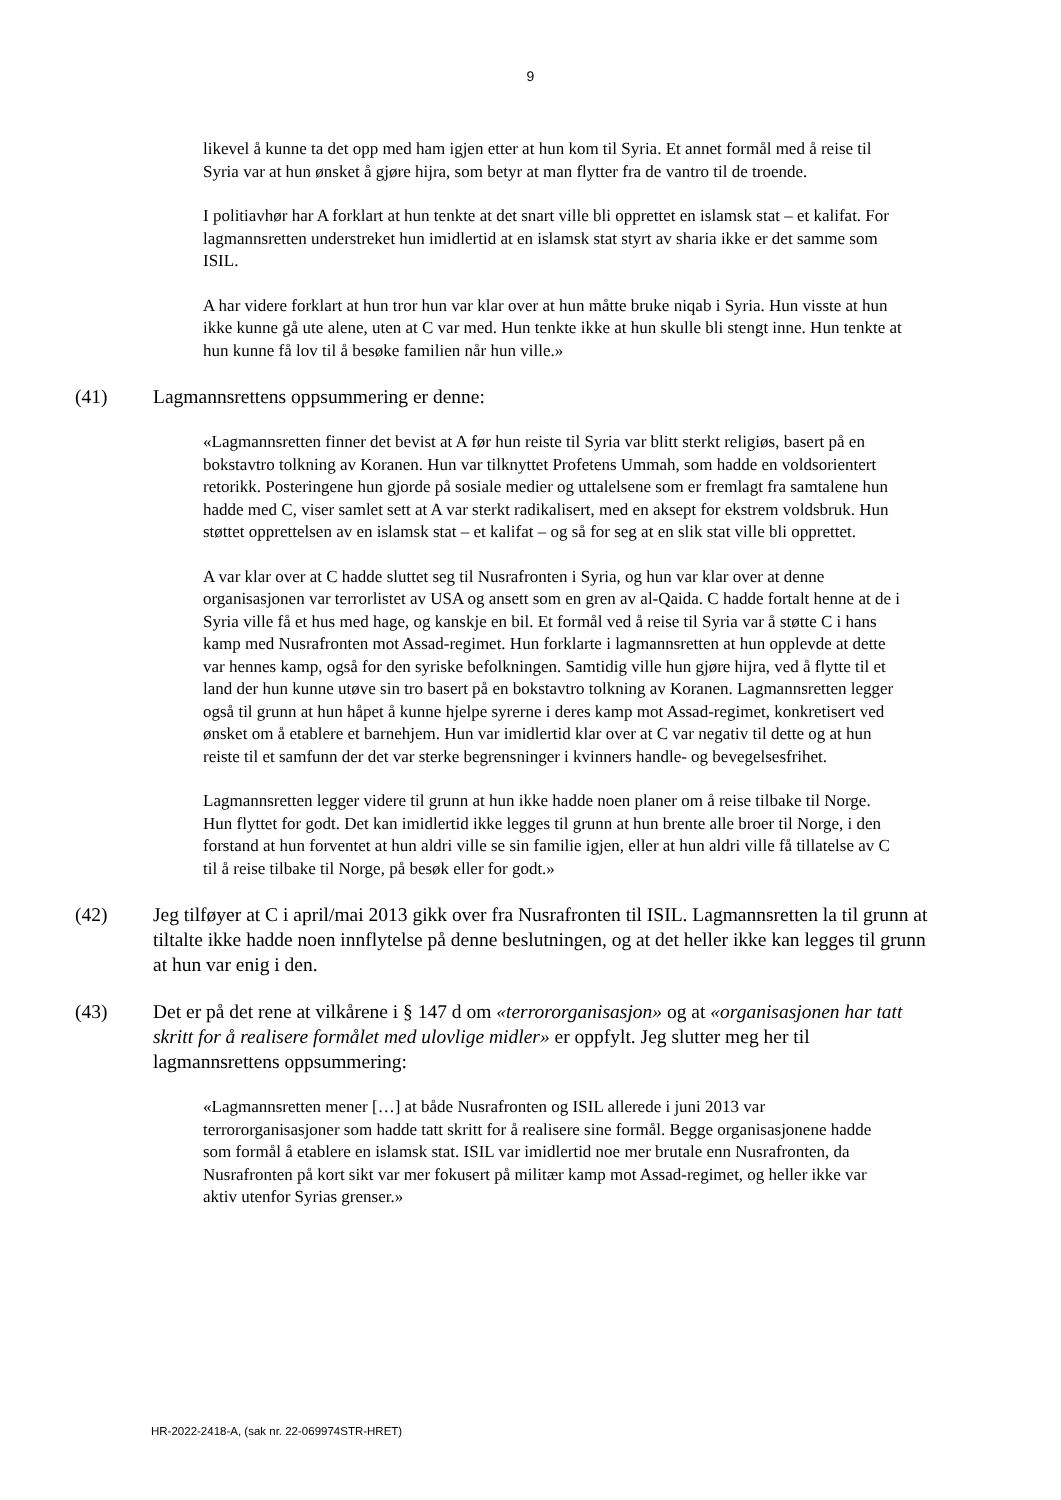9
likevel å kunne ta det opp med ham igjen etter at hun kom til Syria. Et annet formål med å reise til Syria var at hun ønsket å gjøre hijra, som betyr at man flytter fra de vantro til de troende.
I politiavhør har A forklart at hun tenkte at det snart ville bli opprettet en islamsk stat – et kalifat. For lagmannsretten understreket hun imidlertid at en islamsk stat styrt av sharia ikke er det samme som ISIL.
A har videre forklart at hun tror hun var klar over at hun måtte bruke niqab i Syria. Hun visste at hun ikke kunne gå ute alene, uten at C var med. Hun tenkte ikke at hun skulle bli stengt inne. Hun tenkte at hun kunne få lov til å besøke familien når hun ville.»
(41) Lagmannsrettens oppsummering er denne:
«Lagmannsretten finner det bevist at A før hun reiste til Syria var blitt sterkt religiøs, basert på en bokstavtro tolkning av Koranen. Hun var tilknyttet Profetens Ummah, som hadde en voldsorientert retorikk. Posteringene hun gjorde på sosiale medier og uttalelsene som er fremlagt fra samtalene hun hadde med C, viser samlet sett at A var sterkt radikalisert, med en aksept for ekstrem voldsbruk. Hun støttet opprettelsen av en islamsk stat – et kalifat – og så for seg at en slik stat ville bli opprettet.
A var klar over at C hadde sluttet seg til Nusrafronten i Syria, og hun var klar over at denne organisasjonen var terrorlistet av USA og ansett som en gren av al-Qaida. C hadde fortalt henne at de i Syria ville få et hus med hage, og kanskje en bil. Et formål ved å reise til Syria var å støtte C i hans kamp med Nusrafronten mot Assad-regimet. Hun forklarte i lagmannsretten at hun opplevde at dette var hennes kamp, også for den syriske befolkningen. Samtidig ville hun gjøre hijra, ved å flytte til et land der hun kunne utøve sin tro basert på en bokstavtro tolkning av Koranen. Lagmannsretten legger også til grunn at hun håpet å kunne hjelpe syrerne i deres kamp mot Assad-regimet, konkretisert ved ønsket om å etablere et barnehjem. Hun var imidlertid klar over at C var negativ til dette og at hun reiste til et samfunn der det var sterke begrensninger i kvinners handle- og bevegelsesfrihet.
Lagmannsretten legger videre til grunn at hun ikke hadde noen planer om å reise tilbake til Norge. Hun flyttet for godt. Det kan imidlertid ikke legges til grunn at hun brente alle broer til Norge, i den forstand at hun forventet at hun aldri ville se sin familie igjen, eller at hun aldri ville få tillatelse av C til å reise tilbake til Norge, på besøk eller for godt.»
(42) Jeg tilføyer at C i april/mai 2013 gikk over fra Nusrafronten til ISIL. Lagmannsretten la til grunn at tiltalte ikke hadde noen innflytelse på denne beslutningen, og at det heller ikke kan legges til grunn at hun var enig i den.
(43) Det er på det rene at vilkårene i § 147 d om «terrororganisasjon» og at «organisasjonen har tatt skritt for å realisere formålet med ulovlige midler» er oppfylt. Jeg slutter meg her til lagmannsrettens oppsummering:
«Lagmannsretten mener […] at både Nusrafronten og ISIL allerede i juni 2013 var terrororganisasjoner som hadde tatt skritt for å realisere sine formål. Begge organisasjonene hadde som formål å etablere en islamsk stat. ISIL var imidlertid noe mer brutale enn Nusrafronten, da Nusrafronten på kort sikt var mer fokusert på militær kamp mot Assad-regimet, og heller ikke var aktiv utenfor Syrias grenser.»
HR-2022-2418-A, (sak nr. 22-069974STR-HRET)